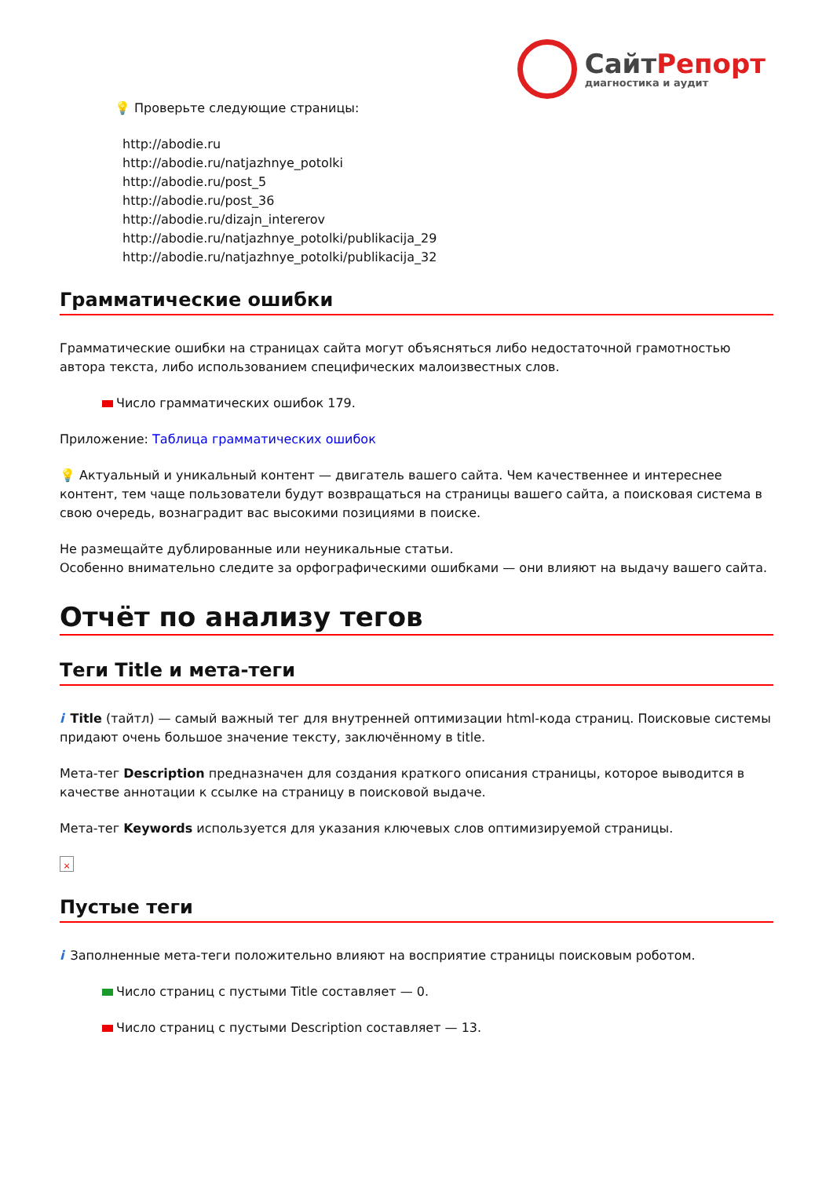СайтРепорт
диагностика и аудит
💡 Проверьте следующие страницы:
http://abodie.ru
http://abodie.ru/natjazhnye_potolki
http://abodie.ru/post_5
http://abodie.ru/post_36
http://abodie.ru/dizajn_intererov
http://abodie.ru/natjazhnye_potolki/publikacija_29
http://abodie.ru/natjazhnye_potolki/publikacija_32
Грамматические ошибки
Грамматические ошибки на страницах сайта могут объясняться либо недостаточной грамотностью автора текста, либо использованием специфических малоизвестных слов.
Число грамматических ошибок 179.
Приложение: Таблица грамматических ошибок
💡 Актуальный и уникальный контент — двигатель вашего сайта. Чем качественнее и интереснее контент, тем чаще пользователи будут возвращаться на страницы вашего сайта, а поисковая система в свою очередь, вознаградит вас высокими позициями в поиске.
Не размещайте дублированные или неуникальные статьи.
Особенно внимательно следите за орфографическими ошибками — они влияют на выдачу вашего сайта.
Отчёт по анализу тегов
Теги Title и мета-теги
i Title (тайтл) — самый важный тег для внутренней оптимизации html-кода страниц. Поисковые системы придают очень большое значение тексту, заключённому в title.
Мета-тег Description предназначен для создания краткого описания страницы, которое выводится в качестве аннотации к ссылке на страницу в поисковой выдаче.
Мета-тег Keywords используется для указания ключевых слов оптимизируемой страницы.
×
Пустые теги
i Заполненные мета-теги положительно влияют на восприятие страницы поисковым роботом.
Число страниц с пустыми Title составляет — 0.
Число страниц с пустыми Description составляет — 13.